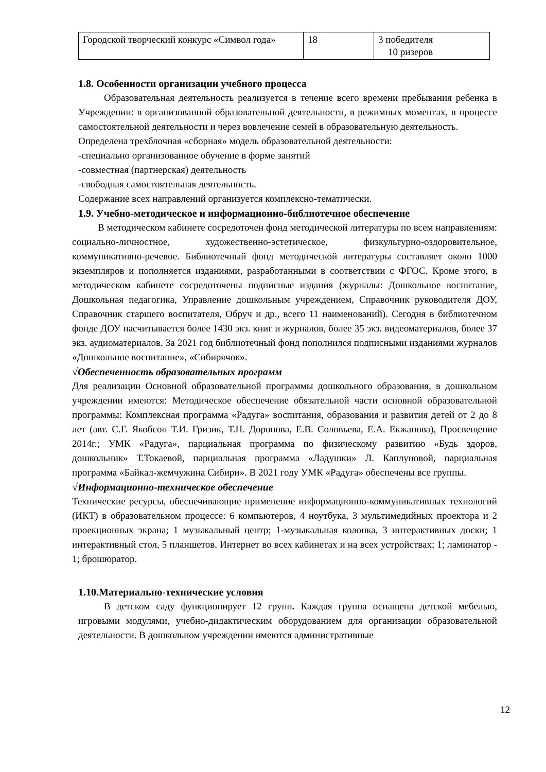| Городской творческий конкурс «Символ года» | 18 | 3 победителя 10 ризеров |
1.8. Особенности организации учебного процесса
Образовательная деятельность реализуется в течение всего времени пребывания ребенка в Учреждении: в организованной образовательной деятельности, в режимных моментах, в процессе самостоятельной деятельности и через вовлечение семей в образовательную деятельность.
Определена трехблочная «сборная» модель образовательной деятельности:
-специально организованное обучение в форме занятий
-совместная (партнерская) деятельность
-свободная самостоятельная деятельность.
Содержание всех направлений организуется комплексно-тематически.
1.9. Учебно-методическое и информационно-библиотечное обеспечение
В методическом кабинете сосредоточен фонд методической литературы по всем направлениям: социально-личностное, художественно-эстетическое, физкультурно-оздоровительное, коммуникативно-речевое. Библиотечный фонд методической литературы составляет около 1000 экземпляров и пополняется изданиями, разработанными в соответствии с ФГОС. Кроме этого, в методическом кабинете сосредоточены подписные издания (журналы: Дошкольное воспитание, Дошкольная педагогика, Управление дошкольным учреждением, Справочник руководителя ДОУ, Справочник старшего воспитателя, Обруч и др., всего 11 наименований). Сегодня в библиотечном фонде ДОУ насчитывается более 1430 экз. книг и журналов, более 35 экз. видеоматериалов, более 37 экз. аудиоматериалов. За 2021 год библиотечный фонд пополнился подписными изданиями журналов «Дошкольное воспитание», «Сибирячок».
√Обеспеченность образовательных программ
Для реализации Основной образовательной программы дошкольного образования, в дошкольном учреждении имеются: Методическое обеспечение обязательной части основной образовательной программы: Комплексная программа «Радуга» воспитания, образования и развития детей от 2 до 8 лет (авт. С.Г. Якобсон Т.И. Гризик, Т.Н. Доронова, Е.В. Соловьева, Е.А. Екжанова), Просвещение 2014г.; УМК «Радуга», парциальная программа по физическому развитию «Будь здоров, дошкольник» Т.Токаевой, парциальная программа «Ладушки» Л. Каплуновой, парциальная программа «Байкал-жемчужина Сибири». В 2021 году УМК «Радуга» обеспечены все группы.
√Информационно-техническое обеспечение
Технические ресурсы, обеспечивающие применение информационно-коммуникативных технологий (ИКТ) в образовательном процессе: 6 компьютеров, 4 ноутбука, 3 мультимедийных проектора и 2 проекционных экрана; 1 музыкальный центр; 1-музыкальная колонка, 3 интерактивных доски; 1 интерактивный стол, 5 планшетов. Интернет во всех кабинетах и на всех устройствах; 1; ламинатор - 1; брошюратор.
1.10.Материально-технические условия
В детском саду функционирует 12 групп. Каждая группа оснащена детской мебелью, игровыми модулями, учебно-дидактическим оборудованием для организации образовательной деятельности. В дошкольном учреждении имеются административные
12